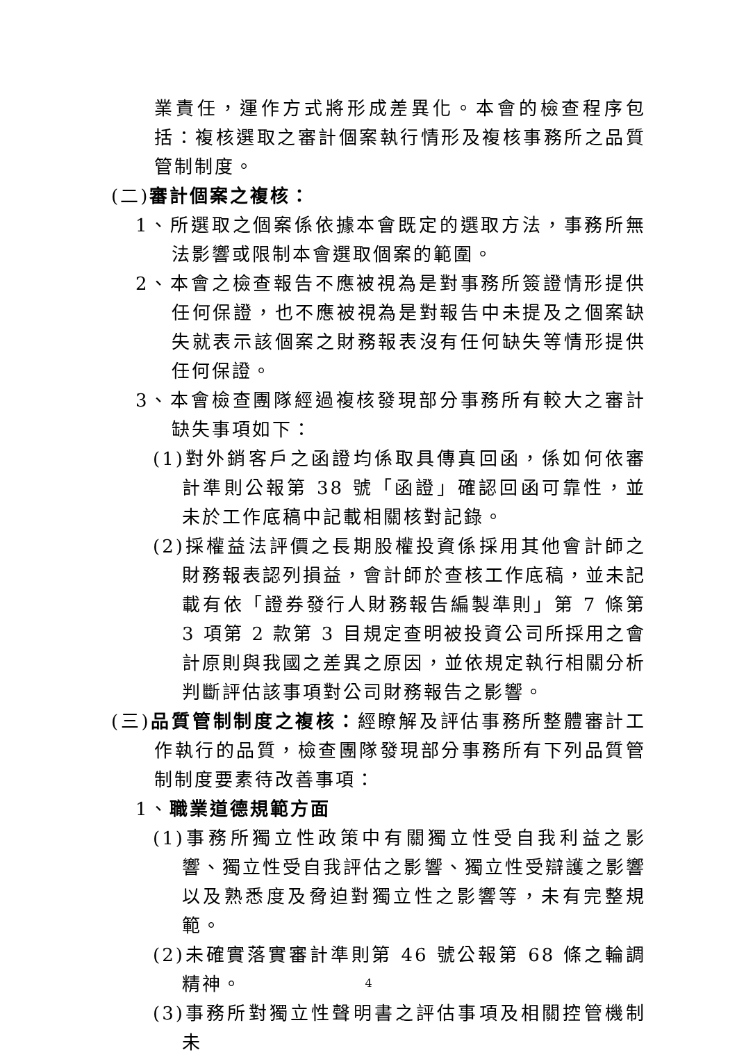業責任，運作方式將形成差異化。本會的檢查程序包括：複核選取之審計個案執行情形及複核事務所之品質管制制度。
(二)審計個案之複核：
1、所選取之個案係依據本會既定的選取方法，事務所無法影響或限制本會選取個案的範圍。
2、本會之檢查報告不應被視為是對事務所簽證情形提供任何保證，也不應被視為是對報告中未提及之個案缺失就表示該個案之財務報表沒有任何缺失等情形提供任何保證。
3、本會檢查團隊經過複核發現部分事務所有較大之審計缺失事項如下：
(1)對外銷客戶之函證均係取具傳真回函，係如何依審計準則公報第 38 號「函證」確認回函可靠性，並未於工作底稿中記載相關核對記錄。
(2)採權益法評價之長期股權投資係採用其他會計師之財務報表認列損益，會計師於查核工作底稿，並未記載有依「證券發行人財務報告編製準則」第 7 條第 3 項第 2 款第 3 目規定查明被投資公司所採用之會計原則與我國之差異之原因，並依規定執行相關分析判斷評估該事項對公司財務報告之影響。
(三)品質管制制度之複核：經瞭解及評估事務所整體審計工作執行的品質，檢查團隊發現部分事務所有下列品質管制制度要素待改善事項：
1、職業道德規範方面
(1)事務所獨立性政策中有關獨立性受自我利益之影響、獨立性受自我評估之影響、獨立性受辯護之影響以及熟悉度及脅迫對獨立性之影響等，未有完整規範。
(2)未確實落實審計準則第 46 號公報第 68 條之輪調精神。
(3)事務所對獨立性聲明書之評估事項及相關控管機制未
4